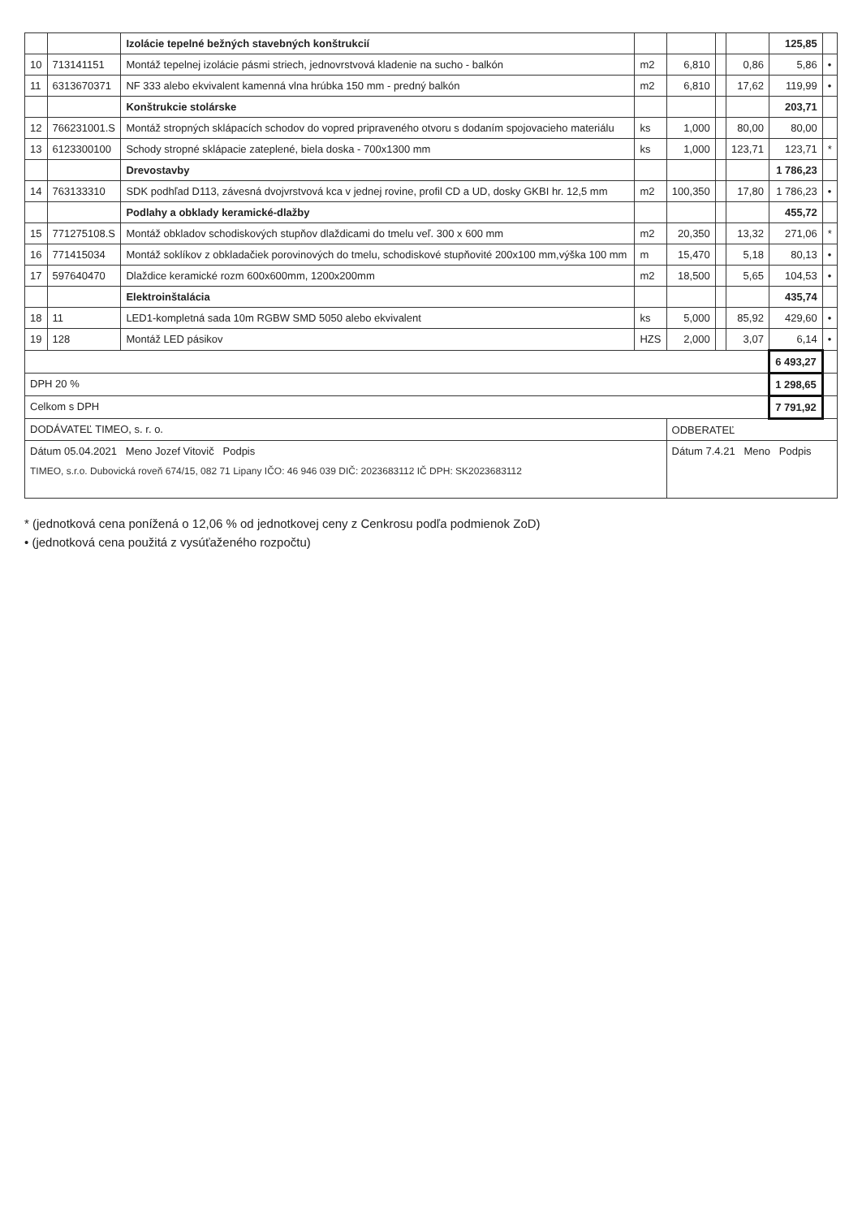| | | Izolácie tepelné bežných stavebných konštrukcií | | | | | 125,85 | |
| 10 | 713141151 | Montáž tepelnej izolácie pásmi striech, jednovrstvová kladenie na sucho - balkón | m2 | 6,810 | | 0,86 | 5,86 | • |
| 11 | 6313670371 | NF 333 alebo ekvivalent kamenná vlna hrúbka 150 mm - predný balkón | m2 | 6,810 | | 17,62 | 119,99 | • |
| | | Konštrukcie stolárske | | | | | 203,71 | |
| 12 | 766231001.S | Montáž stropných sklápacích schodov do vopred pripraveného otvoru s dodaním spojovacieho materiálu | ks | 1,000 | | 80,00 | 80,00 | |
| 13 | 6123300100 | Schody stropné sklápacie zateplené, biela doska - 700x1300 mm | ks | 1,000 | | 123,71 | 123,71 | * |
| | | Drevostavby | | | | | 1 786,23 | |
| 14 | 763133310 | SDK podhľad D113, závesná dvojvrstvová kca v jednej rovine, profil CD a UD, dosky GKBI hr. 12,5 mm | m2 | 100,350 | | 17,80 | 1 786,23 | • |
| | | Podlahy a obklady keramické-dlažby | | | | | 455,72 | |
| 15 | 771275108.S | Montáž obkladov schodiskových stupňov dlaždicami do tmelu veľ. 300 x 600 mm | m2 | 20,350 | | 13,32 | 271,06 | * |
| 16 | 771415034 | Montáž soklíkov z obkladačiek porovinových do tmelu, schodiskové stupňovité 200x100 mm,výška 100 mm | m | 15,470 | | 5,18 | 80,13 | • |
| 17 | 597640470 | Dlaždice keramické rozm 600x600mm, 1200x200mm | m2 | 18,500 | | 5,65 | 104,53 | • |
| | | Elektroinštalácia | | | | | 435,74 | |
| 18 | 11 | LED1-kompletná sada 10m RGBW SMD 5050 alebo ekvivalent | ks | 5,000 | | 85,92 | 429,60 | • |
| 19 | 128 | Montáž LED pásikov | HZS | 2,000 | | 3,07 | 6,14 | • |
| | | | | | | | 6 493,27 | |
| DPH 20 % | | | | | | | 1 298,65 | |
| Celkom s DPH | | | | | | | 7 791,92 | |
| DODÁVATEĽ TIMEO, s. r. o. | | | | ODBERATEĽ | | | | |
| Dátum 05.04.2021 Meno Jozef Vitovič Podpis TIMEO, s.r.o. Dubovická roveň 674/15, 082 71 Lipany IČO: 46 946 039 DIČ: 2023683112 IČ DPH: SK2023683112 | | | | Dátum 7.4.21 Meno Podpis | | | | |
* (jednotková cena ponížená o 12,06 % od jednotkovej ceny z Cenkrosu podľa podmienok ZoD)
• (jednotková cena použitá z vysúťaženého rozpočtu)